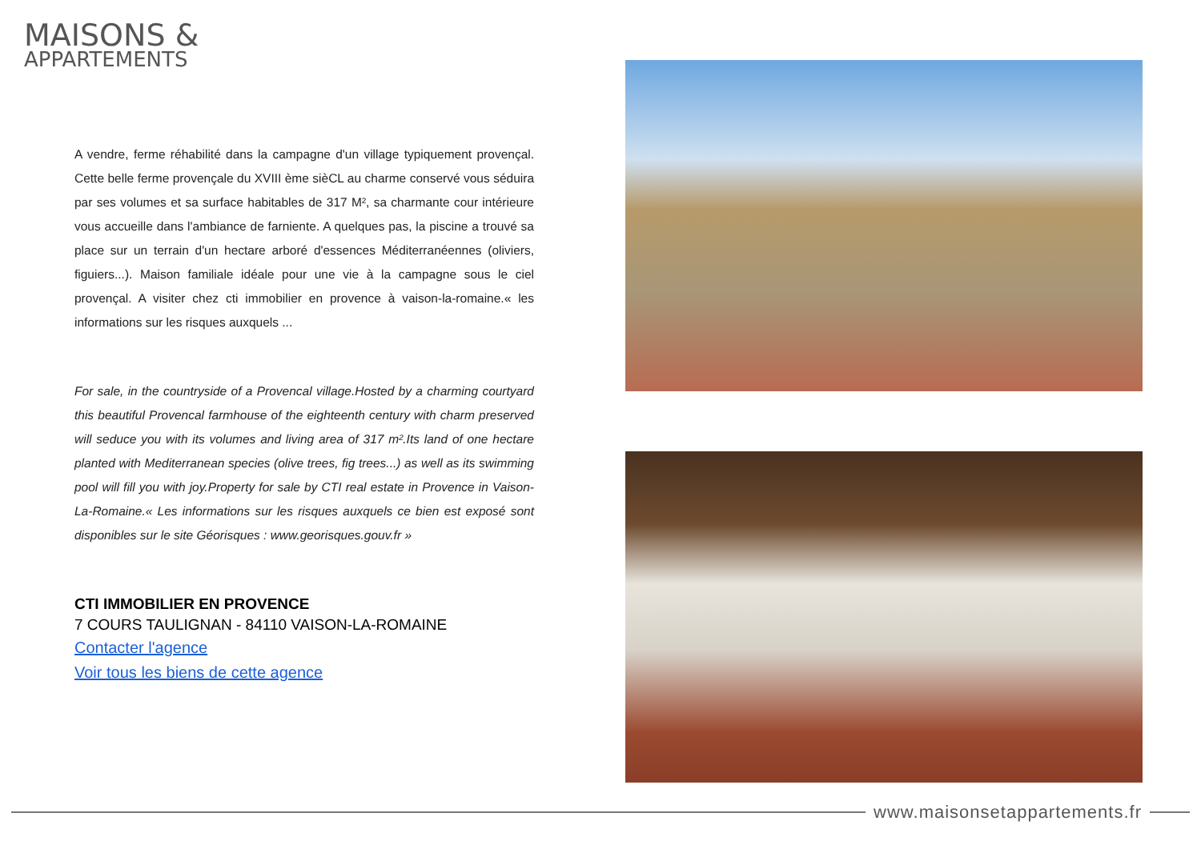MAISONS &
APPARTEMENTS
A vendre, ferme réhabilité dans la campagne d'un village typiquement provençal. Cette belle ferme provençale du XVIII ème sièCL au charme conservé vous séduira par ses volumes et sa surface habitables de 317 M², sa charmante cour intérieure vous accueille dans l'ambiance de farniente. A quelques pas, la piscine a trouvé sa place sur un terrain d'un hectare arboré d'essences Méditerranéennes (oliviers, figuiers...). Maison familiale idéale pour une vie à la campagne sous le ciel provençal. A visiter chez cti immobilier en provence à vaison-la-romaine.« les informations sur les risques auxquels ...
For sale, in the countryside of a Provencal village.Hosted by a charming courtyard this beautiful Provencal farmhouse of the eighteenth century with charm preserved will seduce you with its volumes and living area of 317 m².Its land of one hectare planted with Mediterranean species (olive trees, fig trees...) as well as its swimming pool will fill you with joy.Property for sale by CTI real estate in Provence in Vaison-La-Romaine.« Les informations sur les risques auxquels ce bien est exposé sont disponibles sur le site Géorisques : www.georisques.gouv.fr »
CTI IMMOBILIER EN PROVENCE
7 COURS TAULIGNAN - 84110 VAISON-LA-ROMAINE
Contacter l'agence
Voir tous les biens de cette agence
www.maisonsetappartements.fr